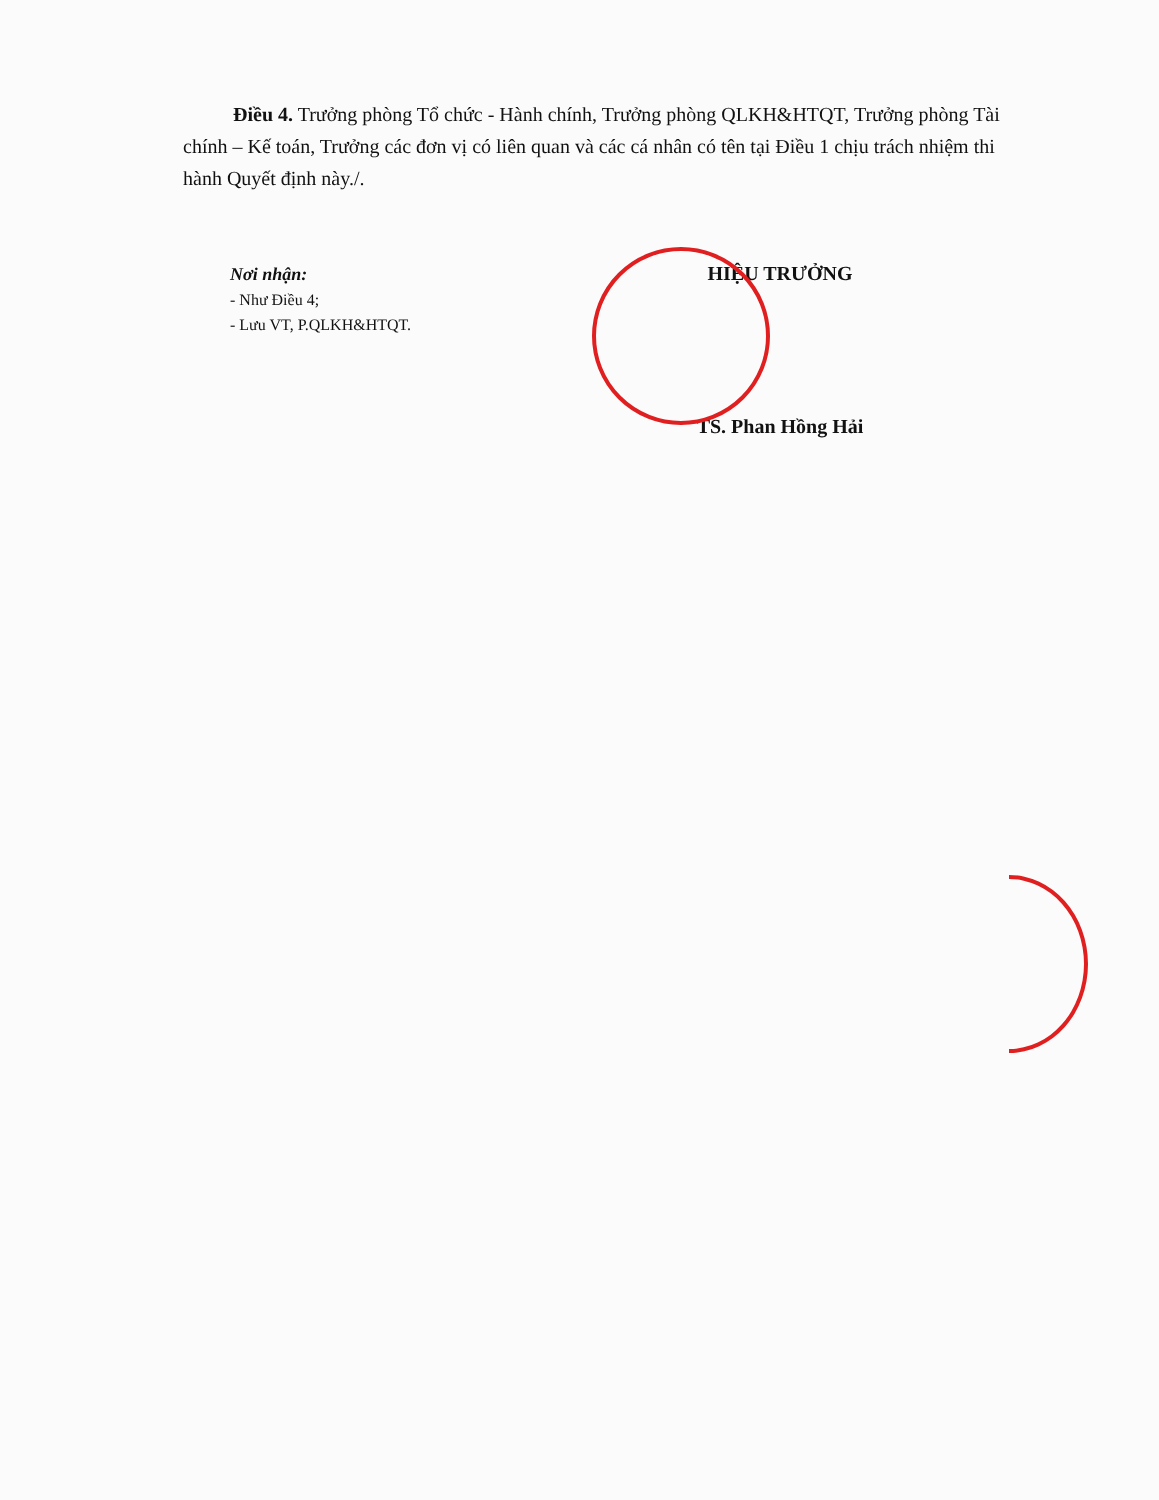Điều 4. Trưởng phòng Tổ chức - Hành chính, Trưởng phòng QLKH&HTQT, Trưởng phòng Tài chính – Kế toán, Trưởng các đơn vị có liên quan và các cá nhân có tên tại Điều 1 chịu trách nhiệm thi hành Quyết định này./.
Nơi nhận:
- Như Điều 4;
- Lưu VT, P.QLKH&HTQT.
HIỆU TRƯỞNG
TS. Phan Hồng Hải